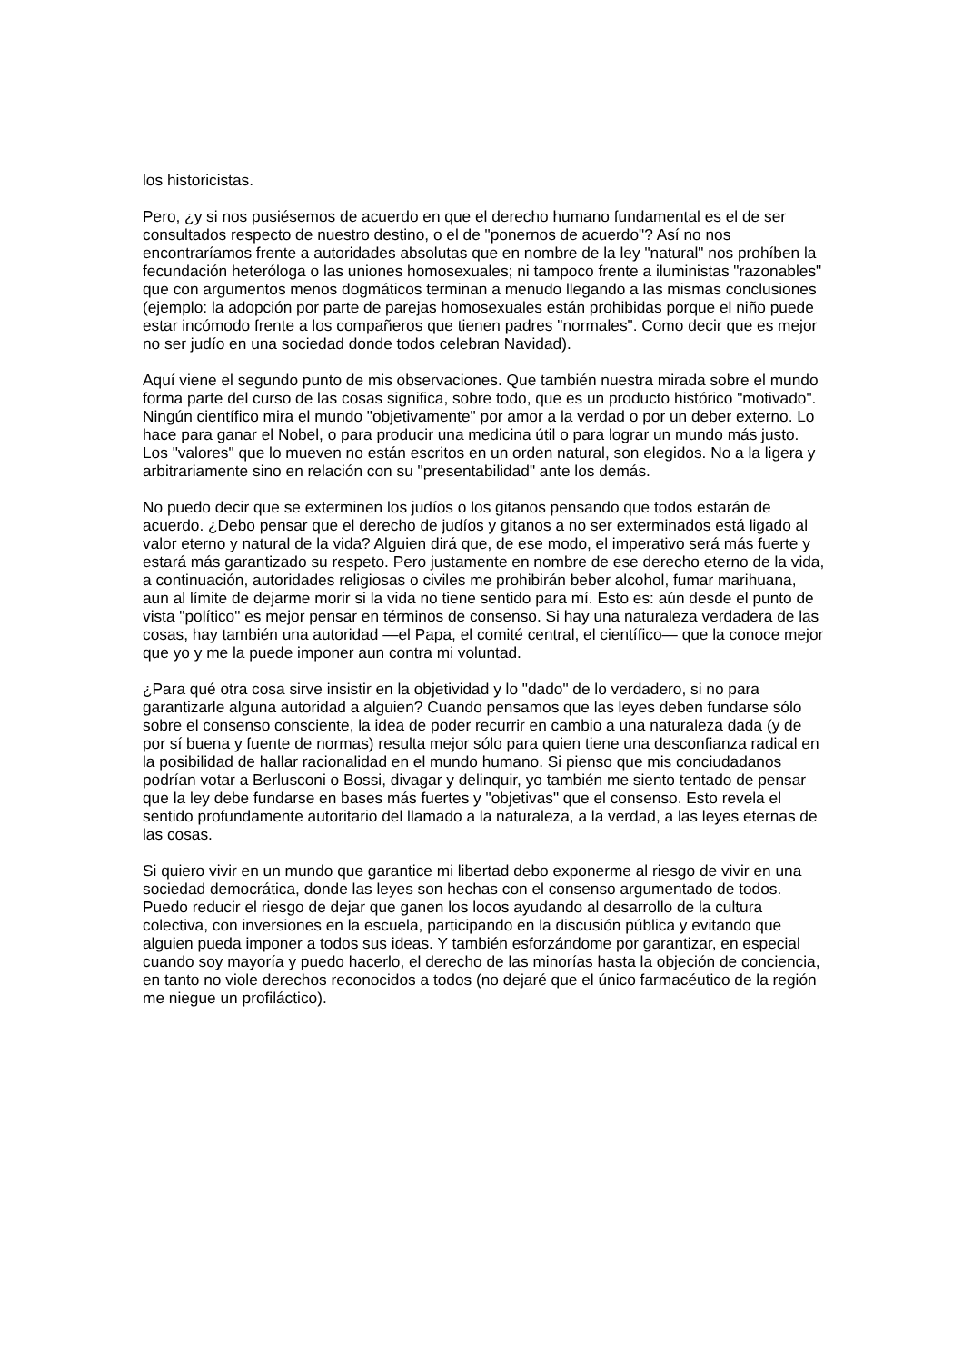los historicistas.
Pero, ¿y si nos pusiésemos de acuerdo en que el derecho humano fundamental es el de ser consultados respecto de nuestro destino, o el de "ponernos de acuerdo"? Así no nos encontraríamos frente a autoridades absolutas que en nombre de la ley "natural" nos prohíben la fecundación heteróloga o las uniones homosexuales; ni tampoco frente a iluministas "razonables" que con argumentos menos dogmáticos terminan a menudo llegando a las mismas conclusiones (ejemplo: la adopción por parte de parejas homosexuales están prohibidas porque el niño puede estar incómodo frente a los compañeros que tienen padres "normales". Como decir que es mejor no ser judío en una sociedad donde todos celebran Navidad).
Aquí viene el segundo punto de mis observaciones. Que también nuestra mirada sobre el mundo forma parte del curso de las cosas significa, sobre todo, que es un producto histórico "motivado". Ningún científico mira el mundo "objetivamente" por amor a la verdad o por un deber externo. Lo hace para ganar el Nobel, o para producir una medicina útil o para lograr un mundo más justo. Los "valores" que lo mueven no están escritos en un orden natural, son elegidos. No a la ligera y arbitrariamente sino en relación con su "presentabilidad" ante los demás.
No puedo decir que se exterminen los judíos o los gitanos pensando que todos estarán de acuerdo. ¿Debo pensar que el derecho de judíos y gitanos a no ser exterminados está ligado al valor eterno y natural de la vida? Alguien dirá que, de ese modo, el imperativo será más fuerte y estará más garantizado su respeto. Pero justamente en nombre de ese derecho eterno de la vida, a continuación, autoridades religiosas o civiles me prohibirán beber alcohol, fumar marihuana, aun al límite de dejarme morir si la vida no tiene sentido para mí. Esto es: aún desde el punto de vista "político" es mejor pensar en términos de consenso. Si hay una naturaleza verdadera de las cosas, hay también una autoridad —el Papa, el comité central, el científico— que la conoce mejor que yo y me la puede imponer aun contra mi voluntad.
¿Para qué otra cosa sirve insistir en la objetividad y lo "dado" de lo verdadero, si no para garantizarle alguna autoridad a alguien? Cuando pensamos que las leyes deben fundarse sólo sobre el consenso consciente, la idea de poder recurrir en cambio a una naturaleza dada (y de por sí buena y fuente de normas) resulta mejor sólo para quien tiene una desconfianza radical en la posibilidad de hallar racionalidad en el mundo humano. Si pienso que mis conciudadanos podrían votar a Berlusconi o Bossi, divagar y delinquir, yo también me siento tentado de pensar que la ley debe fundarse en bases más fuertes y "objetivas" que el consenso. Esto revela el sentido profundamente autoritario del llamado a la naturaleza, a la verdad, a las leyes eternas de las cosas.
Si quiero vivir en un mundo que garantice mi libertad debo exponerme al riesgo de vivir en una sociedad democrática, donde las leyes son hechas con el consenso argumentado de todos. Puedo reducir el riesgo de dejar que ganen los locos ayudando al desarrollo de la cultura colectiva, con inversiones en la escuela, participando en la discusión pública y evitando que alguien pueda imponer a todos sus ideas. Y también esforzándome por garantizar, en especial cuando soy mayoría y puedo hacerlo, el derecho de las minorías hasta la objeción de conciencia, en tanto no viole derechos reconocidos a todos (no dejaré que el único farmacéutico de la región me niegue un profiláctico).